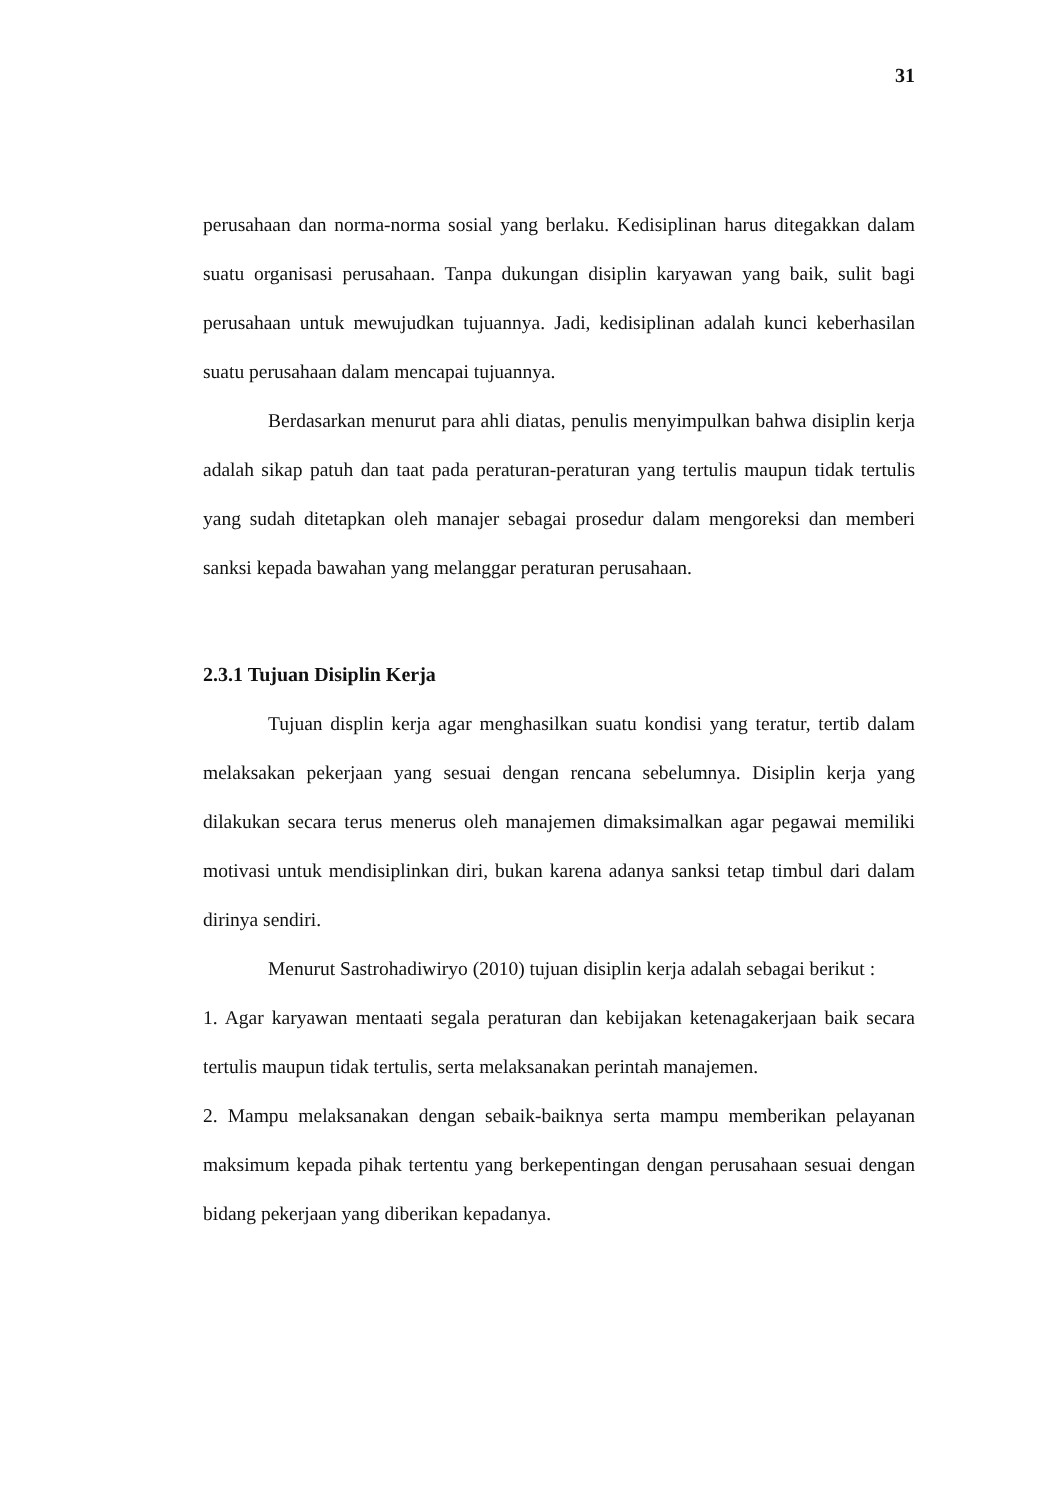31
perusahaan dan norma-norma sosial yang berlaku. Kedisiplinan harus ditegakkan dalam suatu organisasi perusahaan. Tanpa dukungan disiplin karyawan yang baik, sulit bagi perusahaan untuk mewujudkan tujuannya. Jadi, kedisiplinan adalah kunci keberhasilan suatu perusahaan dalam mencapai tujuannya.
Berdasarkan menurut para ahli diatas, penulis menyimpulkan bahwa disiplin kerja adalah sikap patuh dan taat pada peraturan-peraturan yang tertulis maupun tidak tertulis yang sudah ditetapkan oleh manajer sebagai prosedur dalam mengoreksi dan memberi sanksi kepada bawahan yang melanggar peraturan perusahaan.
2.3.1 Tujuan Disiplin Kerja
Tujuan displin kerja agar menghasilkan suatu kondisi yang teratur, tertib dalam melaksakan pekerjaan yang sesuai dengan rencana sebelumnya. Disiplin kerja yang dilakukan secara terus menerus oleh manajemen dimaksimalkan agar pegawai memiliki motivasi untuk mendisiplinkan diri, bukan karena adanya sanksi tetap timbul dari dalam dirinya sendiri.
Menurut Sastrohadiwiryo (2010) tujuan disiplin kerja adalah sebagai berikut :
1. Agar karyawan mentaati segala peraturan dan kebijakan ketenagakerjaan baik secara tertulis maupun tidak tertulis, serta melaksanakan perintah manajemen.
2. Mampu melaksanakan dengan sebaik-baiknya serta mampu memberikan pelayanan maksimum kepada pihak tertentu yang berkepentingan dengan perusahaan sesuai dengan bidang pekerjaan yang diberikan kepadanya.